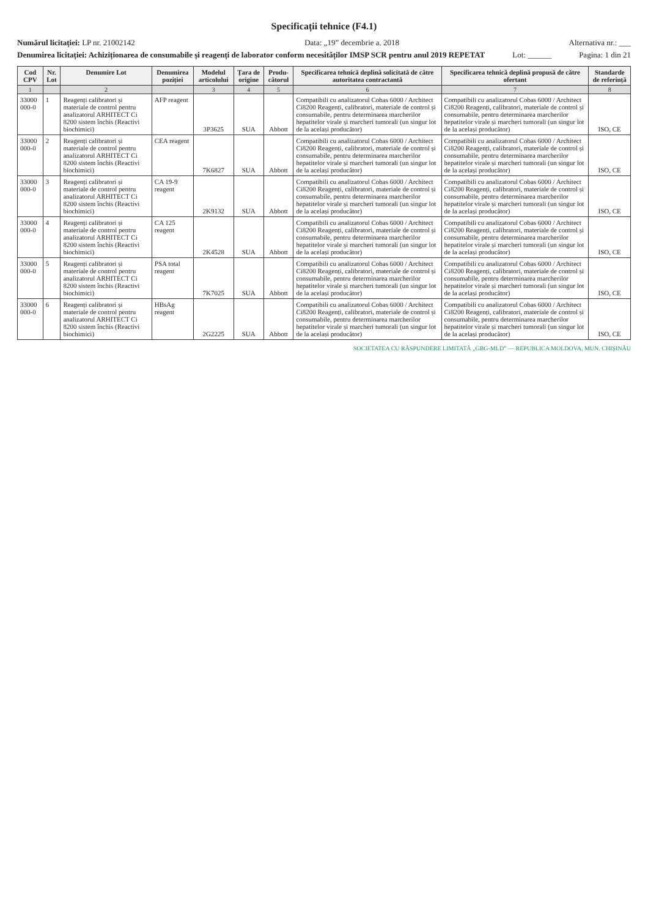Specificații tehnice (F4.1)
Numărul licitației: LP nr. 21002142
Data: „19” decembrie a. 2018 Alternativa nr.: ___
Denumirea licitației: Achiziționarea de consumabile și reagenți de laborator conform necesităților IMSP SCR pentru anul 2019 REPETAT
Lot: ______ Pagina: 1 din 21
| Cod CPV | Nr. Lot | Denumire Lot | Denumirea poziției | Modelul articolului | Țara de origine | Produ-cătorul | Specificarea tehnică deplină solicitată de către autoritatea contractantă | Specificarea tehnică deplină propusă de către ofertant | Standarde de referință |
| --- | --- | --- | --- | --- | --- | --- | --- | --- | --- |
| 1 | | 2 | | 3 | 4 | 5 | 6 | 7 | 8 |
| 33000 000-0 | 1 | Reagenți calibratori și materiale de control pentru analizatorul ARHITECT Ci 8200 sistem închis (Reactivi biochimici) | AFP reagent | 3P3625 | SUA | Abbott | Compatibili cu analizatorul Cobas 6000 / Architect Ci8200 Reagenți, calibratori, materiale de control și consumabile, pentru determinarea marcherilor hepatitelor virale și marcheri tumorali (un singur lot de la același producător) | Compatibili cu analizatorul Cobas 6000 / Architect Ci8200 Reagenți, calibratori, materiale de control și consumabile, pentru determinarea marcherilor hepatitelor virale și marcheri tumorali (un singur lot de la același producător) | ISO, CE |
| 33000 000-0 | 2 | Reagenți calibratori și materiale de control pentru analizatorul ARHITECT Ci 8200 sistem închis (Reactivi biochimici) | CEA reagent | 7K6827 | SUA | Abbott | Compatibili cu analizatorul Cobas 6000 / Architect Ci8200 Reagenți, calibratori, materiale de control și consumabile, pentru determinarea marcherilor hepatitelor virale și marcheri tumorali (un singur lot de la același producător) | Compatibili cu analizatorul Cobas 6000 / Architect Ci8200 Reagenți, calibratori, materiale de control și consumabile, pentru determinarea marcherilor hepatitelor virale și marcheri tumorali (un singur lot de la același producător) | ISO, CE |
| 33000 000-0 | 3 | Reagenți calibratori și materiale de control pentru analizatorul ARHITECT Ci 8200 sistem închis (Reactivi biochimici) | CA 19-9 reagent | 2K9132 | SUA | Abbott | Compatibili cu analizatorul Cobas 6000 / Architect Ci8200 Reagenți, calibratori, materiale de control și consumabile, pentru determinarea marcherilor hepatitelor virale și marcheri tumorali (un singur lot de la același producător) | Compatibili cu analizatorul Cobas 6000 / Architect Ci8200 Reagenți, calibratori, materiale de control și consumabile, pentru determinarea marcherilor hepatitelor virale și marcheri tumorali (un singur lot de la același producător) | ISO, CE |
| 33000 000-0 | 4 | Reagenți calibratori și materiale de control pentru analizatorul ARHITECT Ci 8200 sistem închis (Reactivi biochimici) | CA 125 reagent | 2K4528 | SUA | Abbott | Compatibili cu analizatorul Cobas 6000 / Architect Ci8200 Reagenți, calibratori, materiale de control și consumabile, pentru determinarea marcherilor hepatitelor virale și marcheri tumorali (un singur lot de la același producător) | Compatibili cu analizatorul Cobas 6000 / Architect Ci8200 Reagenți, calibratori, materiale de control și consumabile, pentru determinarea marcherilor hepatitelor virale și marcheri tumorali (un singur lot de la același producător) | ISO, CE |
| 33000 000-0 | 5 | Reagenți calibratori și materiale de control pentru analizatorul ARHITECT Ci 8200 sistem închis (Reactivi biochimici) | PSA total reagent | 7K7025 | SUA | Abbott | Compatibili cu analizatorul Cobas 6000 / Architect Ci8200 Reagenți, calibratori, materiale de control și consumabile, pentru determinarea marcherilor hepatitelor virale și marcheri tumorali (un singur lot de la același producător) | Compatibili cu analizatorul Cobas 6000 / Architect Ci8200 Reagenți, calibratori, materiale de control și consumabile, pentru determinarea marcherilor hepatitelor virale și marcheri tumorali (un singur lot de la același producător) | ISO, CE |
| 33000 000-0 | 6 | Reagenți calibratori și materiale de control pentru analizatorul ARHITECT Ci 8200 sistem închis (Reactivi biochimici) | HBsAg reagent | 2G2225 | SUA | Abbott | Compatibili cu analizatorul Cobas 6000 / Architect Ci8200 Reagenți, calibratori, materiale de control și consumabile, pentru determinarea marcherilor hepatitelor virale și marcheri tumorali (un singur lot de la același producător) | Compatibili cu analizatorul Cobas 6000 / Architect Ci8200 Reagenți, calibratori, materiale de control și consumabile, pentru determinarea marcherilor hepatitelor virale și marcheri tumorali (un singur lot de la același producător) | ISO, CE |
SOCIETATEA CU RĂSPUNDERE LIMITATĂ „GBG-MLD” — REPUBLICA MOLDOVA, MUN. CHIȘINĂU